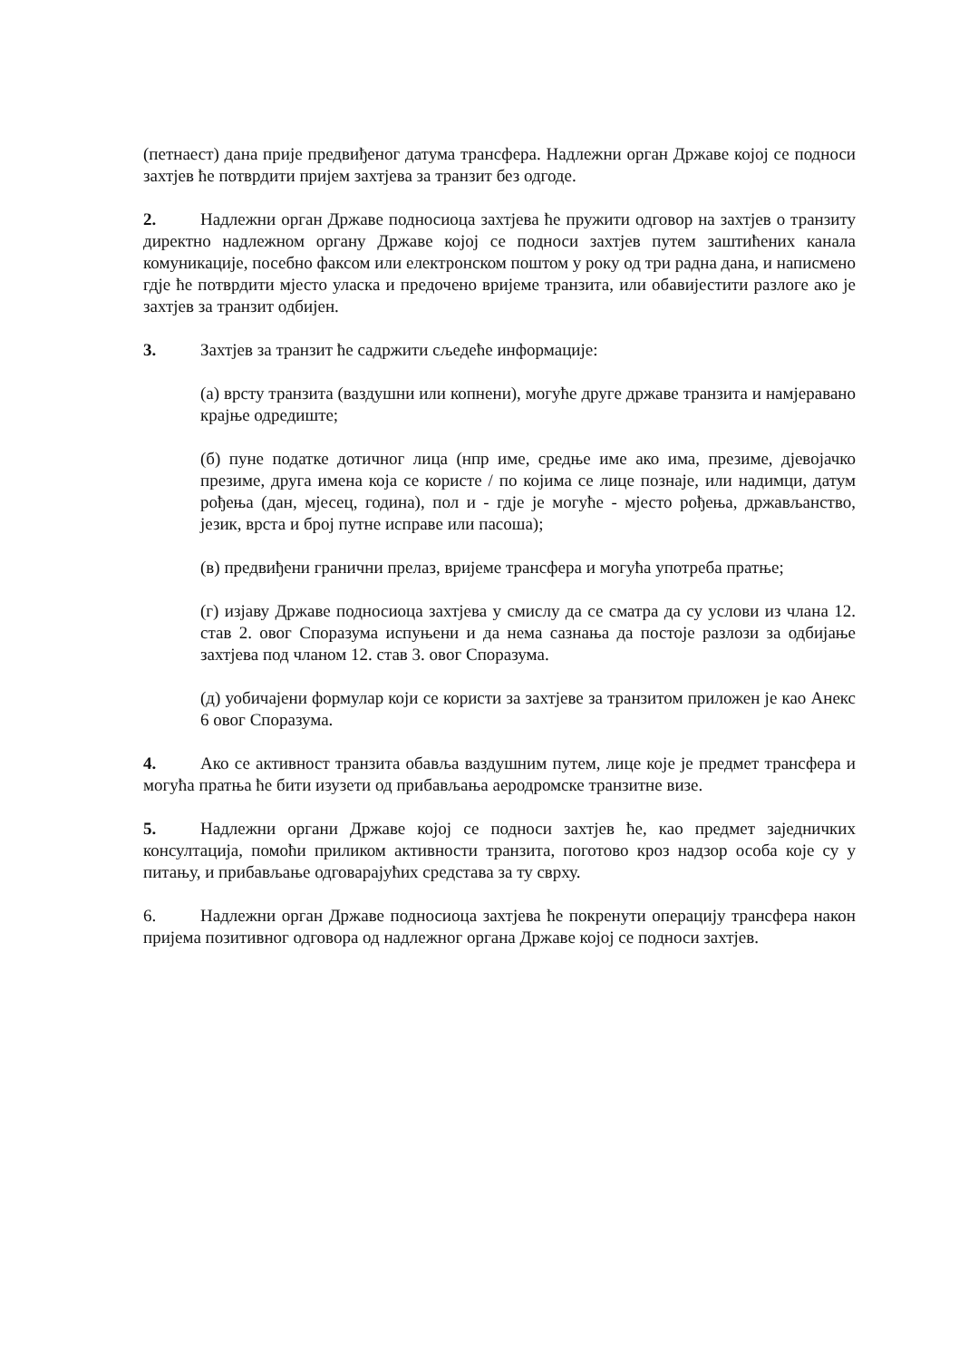(петнаест) дана прије предвиђеног датума трансфера. Надлежни орган Државе којој се подноси захтјев ће потврдити пријем захтјева за транзит без одгоде.
2. Надлежни орган Државе подносиоца захтјева ће пружити одговор на захтјев о транзиту директно надлежном органу Државе којој се подноси захтјев путем заштићених канала комуникације, посебно факсом или електронском поштом у року од три радна дана, и написмено гдје ће потврдити мјесто уласка и предочено вријеме транзита, или обавијестити разлоге ако је захтјев за транзит одбијен.
3. Захтјев за транзит ће садржити сљедеће информације:
(а) врсту транзита (ваздушни или копнени), могуће друге државе транзита и намјеравано крајње одредиште;
(б) пуне податке дотичног лица (нпр име, средње име ако има, презиме, дјевојачко презиме, друга имена која се користе / по којима се лице познаје, или надимци, датум рођења (дан, мјесец, година), пол и - гдје је могуће - мјесто рођења, држављанство, језик, врста и број путне исправе или пасоша);
(в) предвиђени гранични прелаз, вријеме трансфера и могућа употреба пратње;
(г) изјаву Државе подносиоца захтјева у смислу да се сматра да су услови из члана 12. став 2. овог Споразума испуњени и да нема сазнања да постоје разлози за одбијање захтјева под чланом 12. став 3. овог Споразума.
(д) уобичајени формулар који се користи за захтјеве за транзитом приложен је као Анекс 6 овог Споразума.
4. Ако се активност транзита обавља ваздушним путем, лице које је предмет трансфера и могућа пратња ће бити изузети од прибављања аеродромске транзитне визе.
5. Надлежни органи Државе којој се подноси захтјев ће, као предмет заједничких консултација, помоћи приликом активности транзита, поготово кроз надзор особа које су у питању, и прибављање одговарајућих средстава за ту сврху.
6. Надлежни орган Државе подносиоца захтјева ће покренути операцију трансфера након пријема позитивног одговора од надлежног органа Државе којој се подноси захтјев.